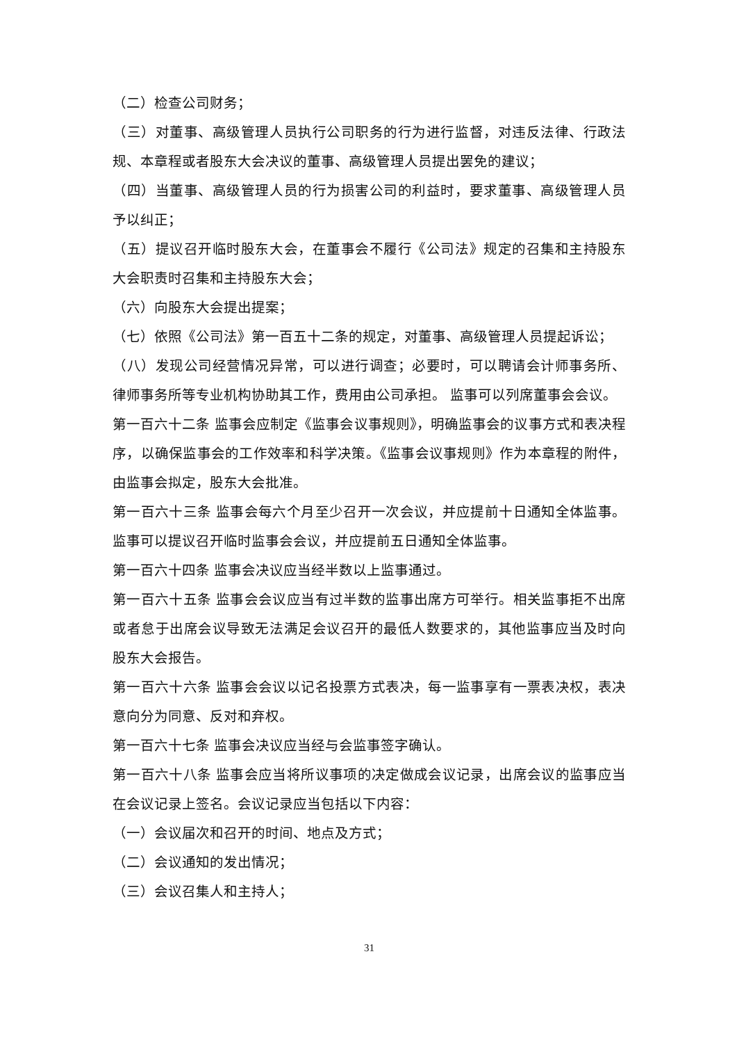（二）检查公司财务；
（三）对董事、高级管理人员执行公司职务的行为进行监督，对违反法律、行政法规、本章程或者股东大会决议的董事、高级管理人员提出罢免的建议；
（四）当董事、高级管理人员的行为损害公司的利益时，要求董事、高级管理人员予以纠正；
（五）提议召开临时股东大会，在董事会不履行《公司法》规定的召集和主持股东大会职责时召集和主持股东大会；
（六）向股东大会提出提案；
（七）依照《公司法》第一百五十二条的规定，对董事、高级管理人员提起诉讼；
（八）发现公司经营情况异常，可以进行调查；必要时，可以聘请会计师事务所、律师事务所等专业机构协助其工作，费用由公司承担。 监事可以列席董事会会议。
第一百六十二条 监事会应制定《监事会议事规则》，明确监事会的议事方式和表决程序，以确保监事会的工作效率和科学决策。《监事会议事规则》作为本章程的附件，由监事会拟定，股东大会批准。
第一百六十三条 监事会每六个月至少召开一次会议，并应提前十日通知全体监事。监事可以提议召开临时监事会会议，并应提前五日通知全体监事。
第一百六十四条 监事会决议应当经半数以上监事通过。
第一百六十五条 监事会会议应当有过半数的监事出席方可举行。相关监事拒不出席或者怠于出席会议导致无法满足会议召开的最低人数要求的，其他监事应当及时向股东大会报告。
第一百六十六条 监事会会议以记名投票方式表决，每一监事享有一票表决权，表决意向分为同意、反对和弃权。
第一百六十七条 监事会决议应当经与会监事签字确认。
第一百六十八条 监事会应当将所议事项的决定做成会议记录，出席会议的监事应当在会议记录上签名。会议记录应当包括以下内容：
（一）会议届次和召开的时间、地点及方式；
（二）会议通知的发出情况；
（三）会议召集人和主持人；
31